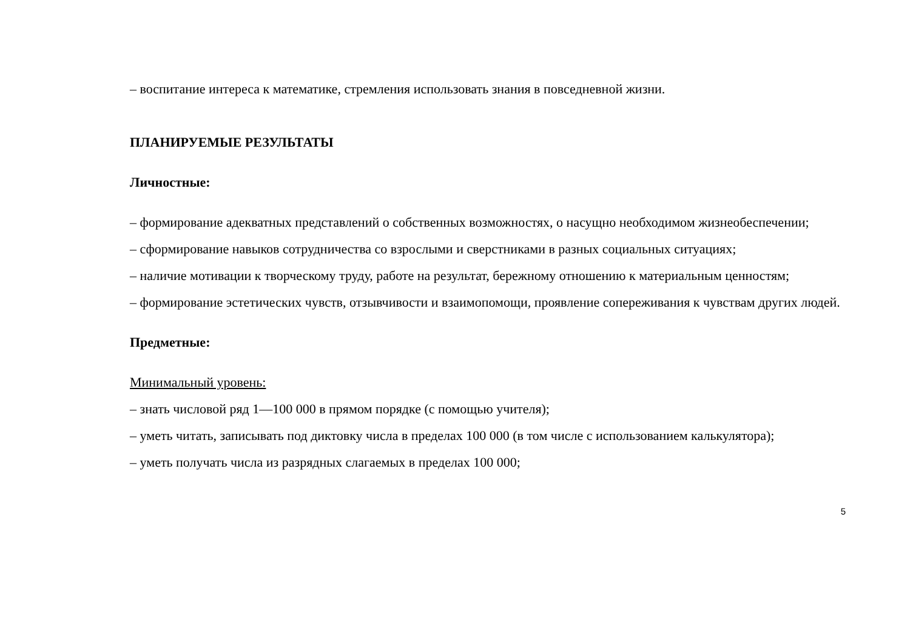– воспитание интереса к математике, стремления использовать знания в повседневной жизни.
ПЛАНИРУЕМЫЕ РЕЗУЛЬТАТЫ
Личностные:
– формирование адекватных представлений о собственных возможностях, о насущно необходимом жизнеобеспечении;
– сформирование навыков сотрудничества со взрослыми и сверстниками в разных социальных ситуациях;
– наличие мотивации к творческому труду, работе на результат, бережному отношению к материальным ценностям;
– формирование эстетических чувств, отзывчивости и взаимопомощи, проявление сопереживания к чувствам других людей.
Предметные:
Минимальный уровень:
– знать числовой ряд 1—100 000 в прямом порядке (с помощью учителя);
– уметь читать, записывать под диктовку числа в пределах 100 000 (в том числе с использованием калькулятора);
– уметь получать числа из разрядных слагаемых в пределах 100 000;
5